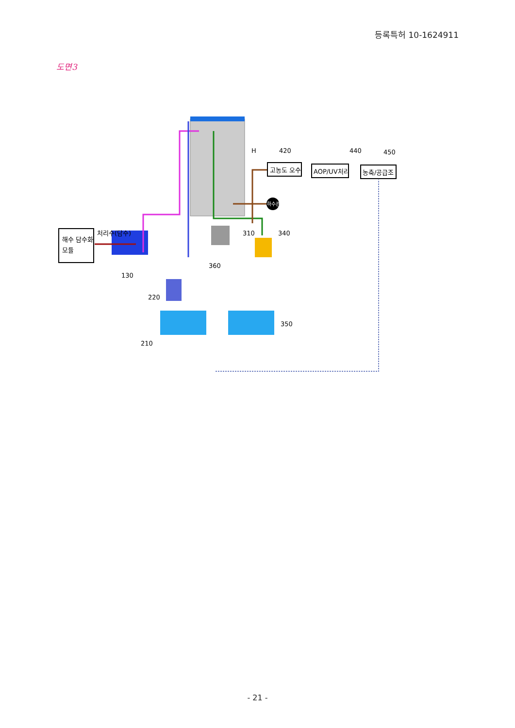등록특허 10-1624911
도면3
해수 담수화
모듈
처리수(담수)
고농도 오수
AOP/UV처리
농축/공급조
하수관
H
420
440
450
310
340
360
130
220
210
350
- 21 -